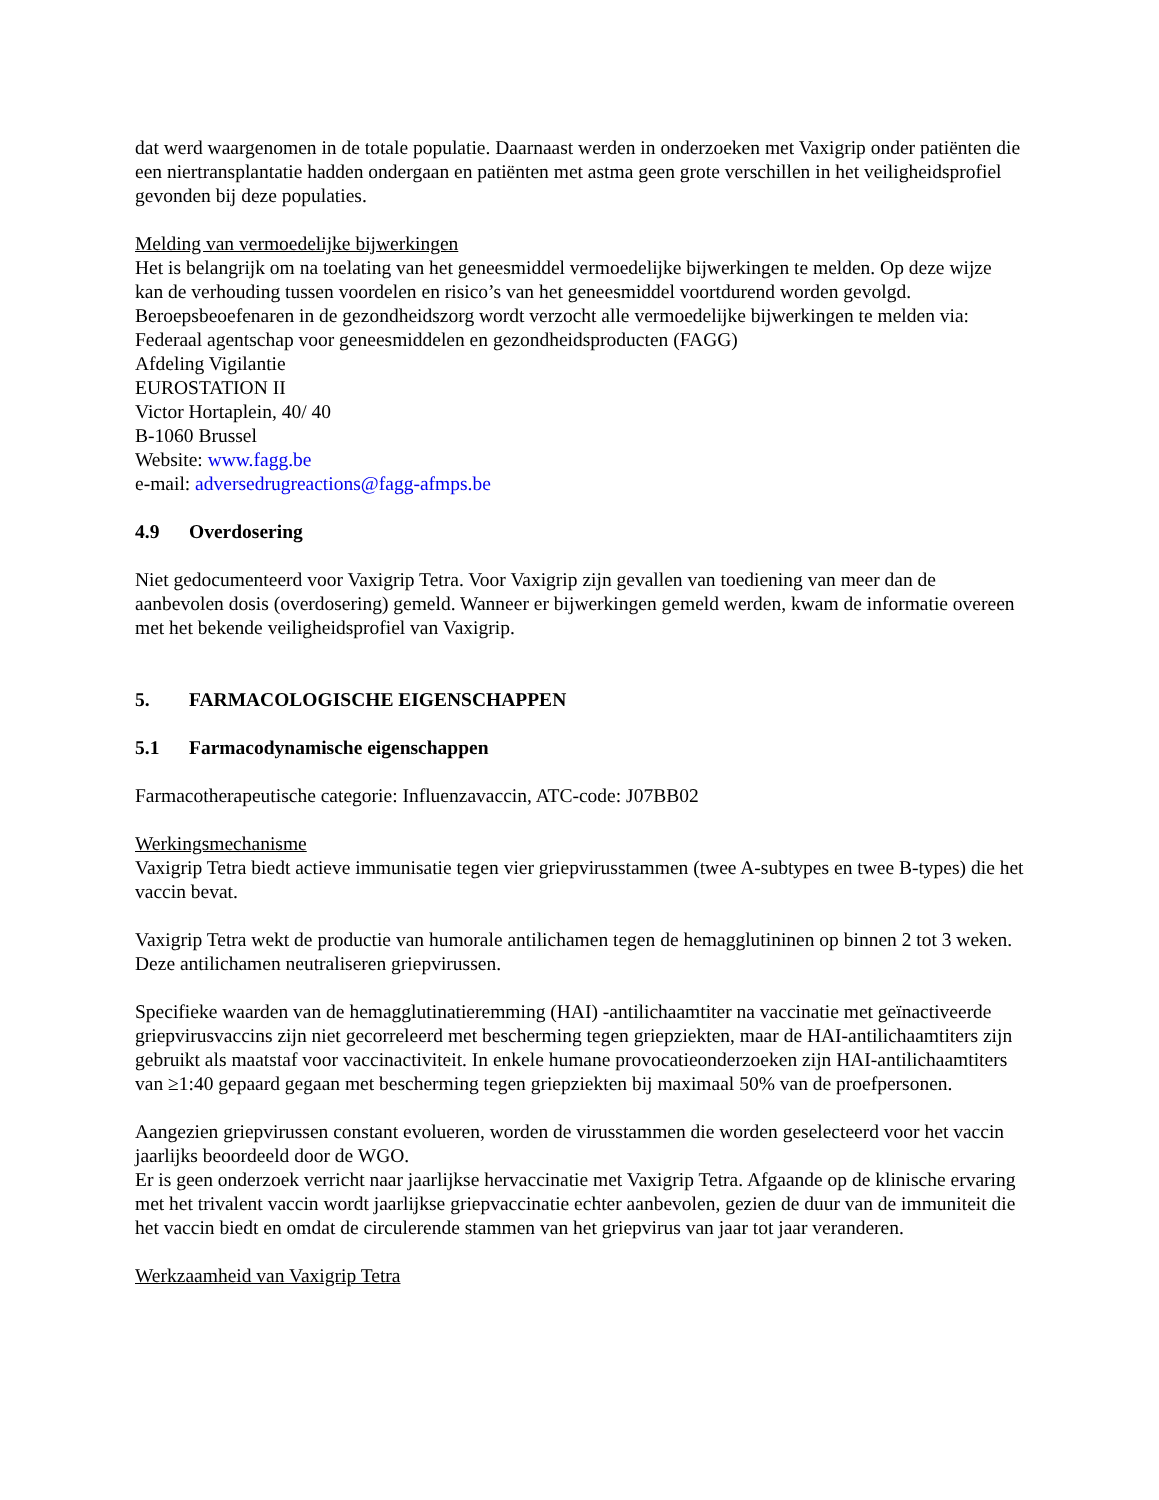dat werd waargenomen in de totale populatie. Daarnaast werden in onderzoeken met Vaxigrip onder patiënten die een niertransplantatie hadden ondergaan en patiënten met astma geen grote verschillen in het veiligheidsprofiel gevonden bij deze populaties.
Melding van vermoedelijke bijwerkingen
Het is belangrijk om na toelating van het geneesmiddel vermoedelijke bijwerkingen te melden. Op deze wijze kan de verhouding tussen voordelen en risico’s van het geneesmiddel voortdurend worden gevolgd. Beroepsbeoefenaren in de gezondheidszorg wordt verzocht alle vermoedelijke bijwerkingen te melden via:
Federaal agentschap voor geneesmiddelen en gezondheidsproducten (FAGG)
Afdeling Vigilantie
EUROSTATION II
Victor Hortaplein, 40/ 40
B-1060 Brussel
Website: www.fagg.be
e-mail: adversedrugreactions@fagg-afmps.be
4.9 Overdosering
Niet gedocumenteerd voor Vaxigrip Tetra. Voor Vaxigrip zijn gevallen van toediening van meer dan de aanbevolen dosis (overdosering) gemeld. Wanneer er bijwerkingen gemeld werden, kwam de informatie overeen met het bekende veiligheidsprofiel van Vaxigrip.
5. FARMACOLOGISCHE EIGENSCHAPPEN
5.1 Farmacodynamische eigenschappen
Farmacotherapeutische categorie: Influenzavaccin, ATC-code: J07BB02
Werkingsmechanisme
Vaxigrip Tetra biedt actieve immunisatie tegen vier griepvirusstammen (twee A-subtypes en twee B-types) die het vaccin bevat.
Vaxigrip Tetra wekt de productie van humorale antilichamen tegen de hemagglutininen op binnen 2 tot 3 weken. Deze antilichamen neutraliseren griepvirussen.
Specifieke waarden van de hemagglutinatieremming (HAI) -antilichaamtiter na vaccinatie met geïnactiveerde griepvirusvaccins zijn niet gecorreleerd met bescherming tegen griepziekten, maar de HAI-antilichaamtiters zijn gebruikt als maatstaf voor vaccinactiviteit. In enkele humane provocatieonderzoeken zijn HAI-antilichaamtiters van ≥1:40 gepaard gegaan met bescherming tegen griepziekten bij maximaal 50% van de proefpersonen.
Aangezien griepvirussen constant evolueren, worden de virusstammen die worden geselecteerd voor het vaccin jaarlijks beoordeeld door de WGO.
Er is geen onderzoek verricht naar jaarlijkse hervaccinatie met Vaxigrip Tetra. Afgaande op de klinische ervaring met het trivalent vaccin wordt jaarlijkse griepvaccinatie echter aanbevolen, gezien de duur van de immuniteit die het vaccin biedt en omdat de circulerende stammen van het griepvirus van jaar tot jaar veranderen.
Werkzaamheid van Vaxigrip Tetra